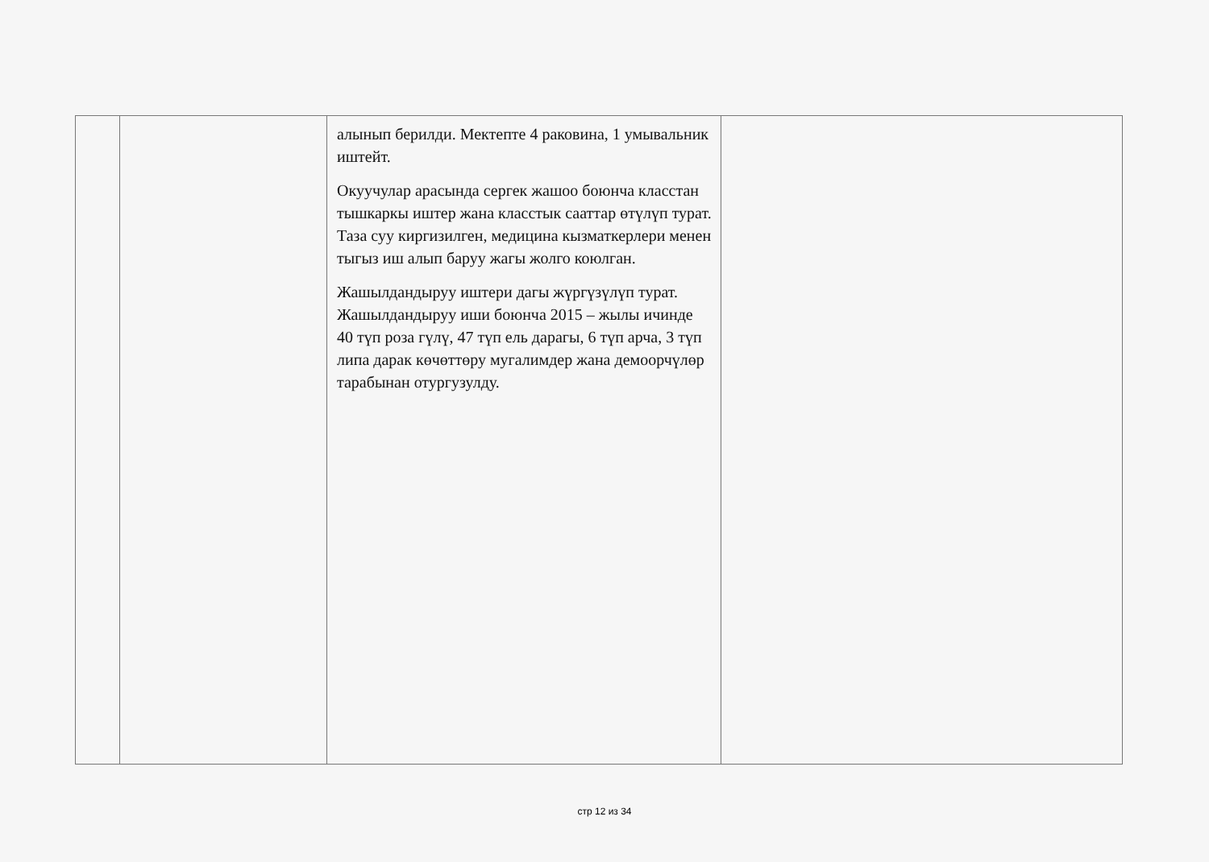| | | алынып берилди. Мектепте 4 раковина, 1 умывальник иштейт. Окуучулар арасында сергек жашоо боюнча класстан тышкаркы иштер жана класстык сааттар өтүлүп турат. Таза суу киргизилген, медицина кызматкерлери менен тыгыз иш алып баруу жагы жолго коюлган. Жашылдандыруу иштери дагы жүргүзүлүп турат. Жашылдандыруу иши боюнча 2015 – жылы ичинде 40 түп роза гүлү, 47 түп ель дарагы, 6 түп арча, 3 түп липа дарак көчөттөру мугалимдер жана демоорчүлөр тарабынан отургузулду. | |
стр 12 из 34